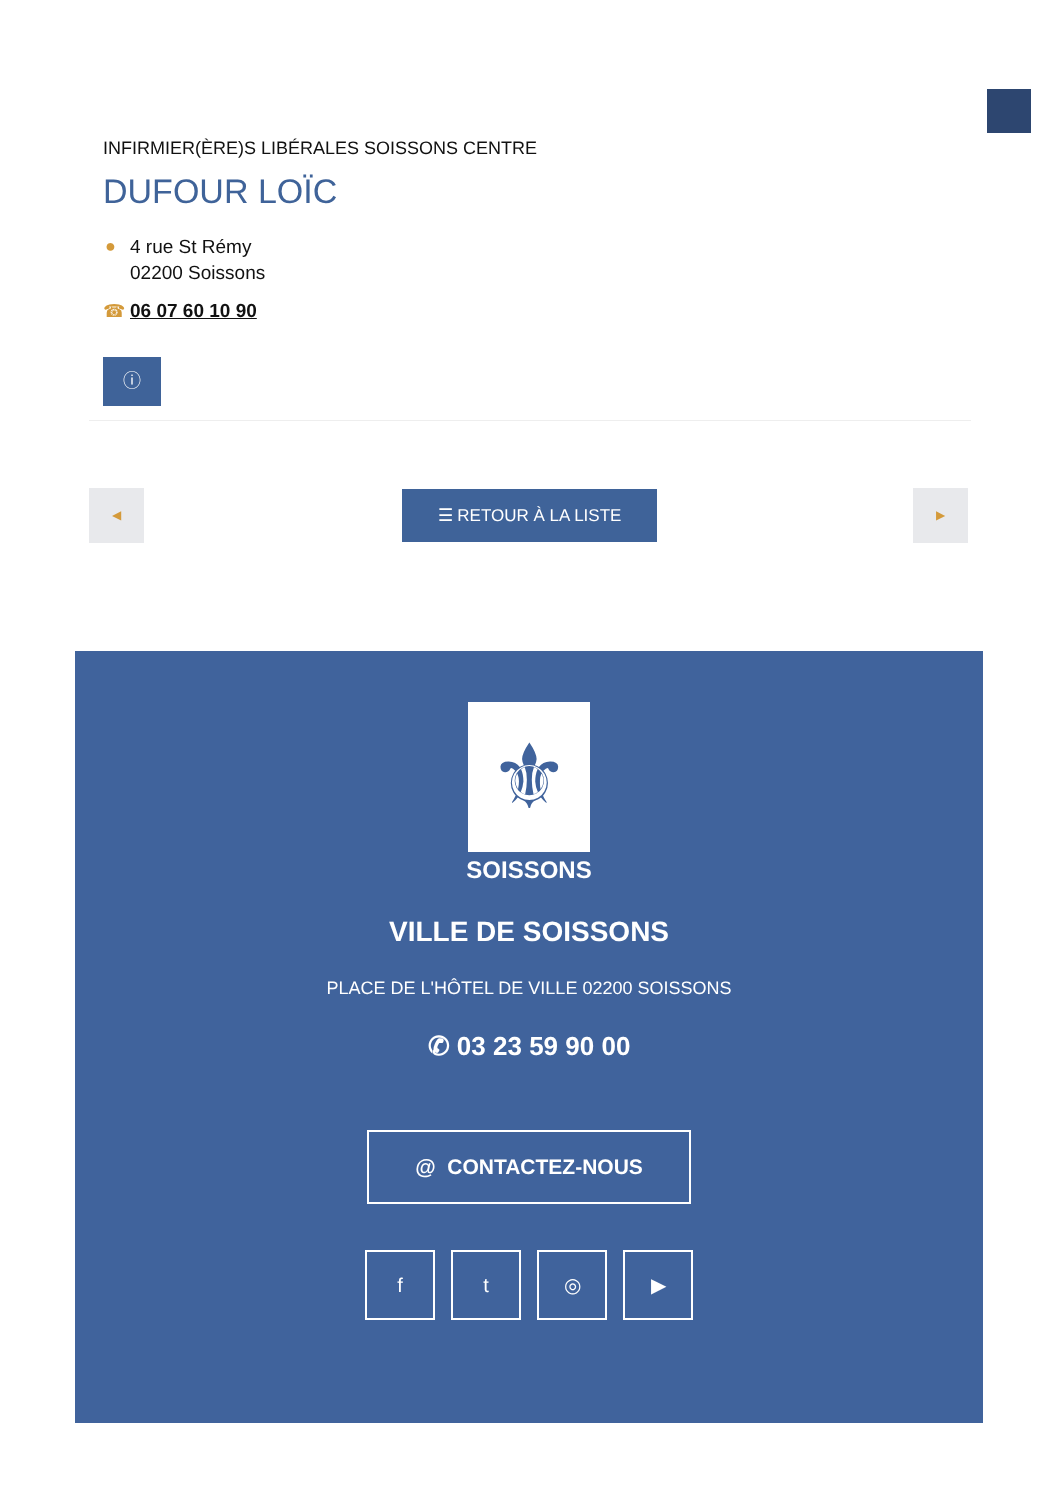INFIRMIER(ÈRE)S LIBÉRALES SOISSONS CENTRE
DUFOUR LOÏC
●
4 rue St Rémy
02200 Soissons
☎ 06 07 60 10 90
ⓘ
◀ ☰ RETOUR À LA LISTE ▶
⚜
SOISSONS
VILLE DE SOISSONS
PLACE DE L'HÔTEL DE VILLE 02200 SOISSONS
✆ 03 23 59 90 00
@ CONTACTEZ-NOUS
f t ◎ ▶